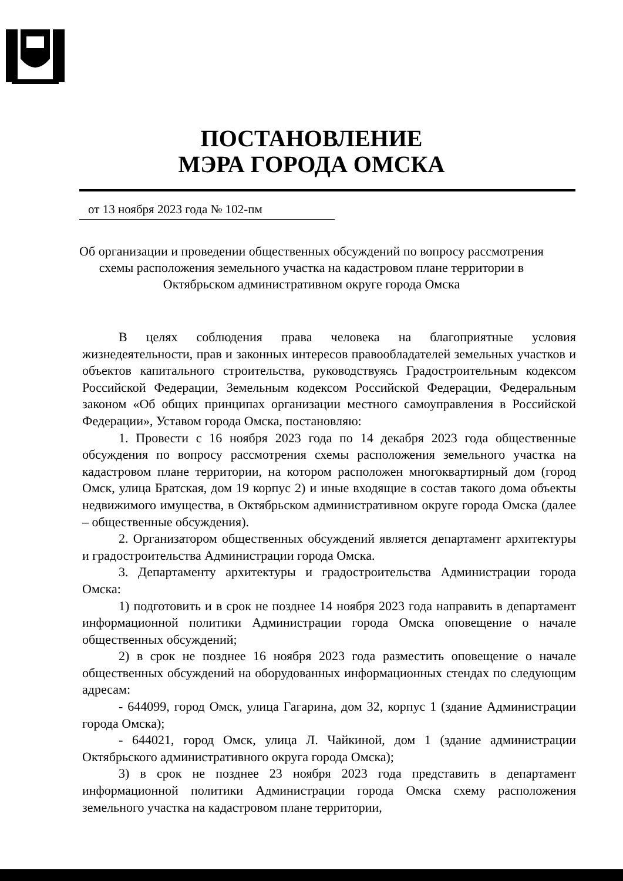ПОСТАНОВЛЕНИЕ
МЭРА ГОРОДА ОМСКА
от 13 ноября 2023 года № 102-пм
Об организации и проведении общественных обсуждений по вопросу рассмотрения схемы расположения земельного участка на кадастровом плане территории в Октябрьском административном округе города Омска
В целях соблюдения права человека на благоприятные условия жизнедеятельности, прав и законных интересов правообладателей земельных участков и объектов капитального строительства, руководствуясь Градостроительным кодексом Российской Федерации, Земельным кодексом Российской Федерации, Федеральным законом «Об общих принципах организации местного самоуправления в Российской Федерации», Уставом города Омска, постановляю:
1. Провести с 16 ноября 2023 года по 14 декабря 2023 года общественные обсуждения по вопросу рассмотрения схемы расположения земельного участка на кадастровом плане территории, на котором расположен многоквартирный дом (город Омск, улица Братская, дом 19 корпус 2) и иные входящие в состав такого дома объекты недвижимого имущества, в Октябрьском административном округе города Омска (далее – общественные обсуждения).
2. Организатором общественных обсуждений является департамент архитектуры и градостроительства Администрации города Омска.
3. Департаменту архитектуры и градостроительства Администрации города Омска:
1) подготовить и в срок не позднее 14 ноября 2023 года направить в департамент информационной политики Администрации города Омска оповещение о начале общественных обсуждений;
2) в срок не позднее 16 ноября 2023 года разместить оповещение о начале общественных обсуждений на оборудованных информационных стендах по следующим адресам:
- 644099, город Омск, улица Гагарина, дом 32, корпус 1 (здание Администрации города Омска);
- 644021, город Омск, улица Л. Чайкиной, дом 1 (здание администрации Октябрьского административного округа города Омска);
3) в срок не позднее 23 ноября 2023 года представить в департамент информационной политики Администрации города Омска схему расположения земельного участка на кадастровом плане территории,